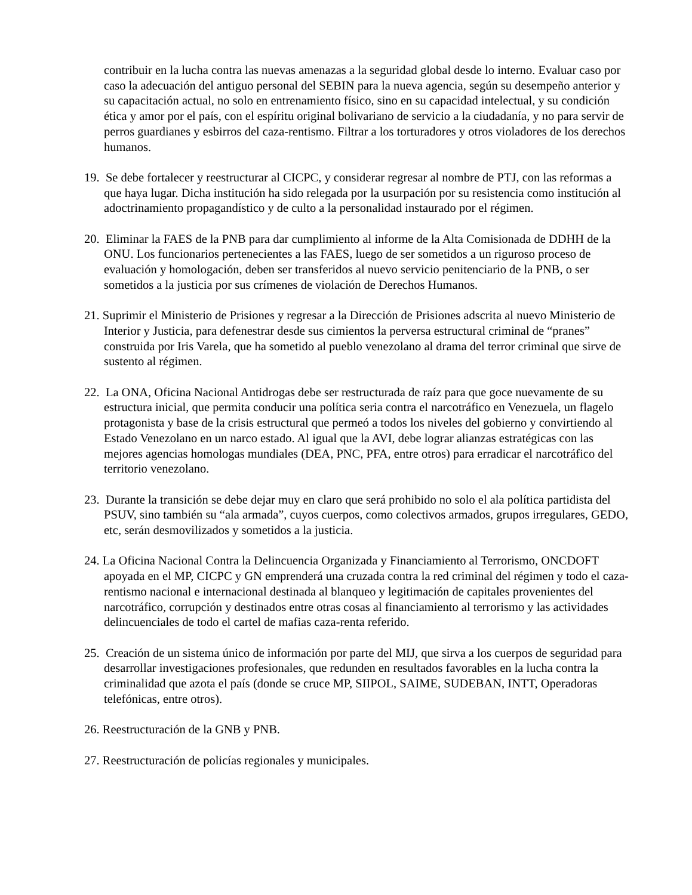contribuir en la lucha contra las nuevas amenazas a la seguridad global desde lo interno. Evaluar caso por caso la adecuación del antiguo personal del SEBIN para la nueva agencia, según su desempeño anterior y su capacitación actual, no solo en entrenamiento físico, sino en su capacidad intelectual, y su condición ética y amor por el país, con el espíritu original bolivariano de servicio a la ciudadanía, y no para servir de perros guardianes y esbirros del caza-rentismo. Filtrar a los torturadores y otros violadores de los derechos humanos.
19. Se debe fortalecer y reestructurar al CICPC, y considerar regresar al nombre de PTJ, con las reformas a que haya lugar. Dicha institución ha sido relegada por la usurpación por su resistencia como institución al adoctrinamiento propagandístico y de culto a la personalidad instaurado por el régimen.
20. Eliminar la FAES de la PNB para dar cumplimiento al informe de la Alta Comisionada de DDHH de la ONU. Los funcionarios pertenecientes a las FAES, luego de ser sometidos a un riguroso proceso de evaluación y homologación, deben ser transferidos al nuevo servicio penitenciario de la PNB, o ser sometidos a la justicia por sus crímenes de violación de Derechos Humanos.
21. Suprimir el Ministerio de Prisiones y regresar a la Dirección de Prisiones adscrita al nuevo Ministerio de Interior y Justicia, para defenestrar desde sus cimientos la perversa estructural criminal de “pranes” construida por Iris Varela, que ha sometido al pueblo venezolano al drama del terror criminal que sirve de sustento al régimen.
22. La ONA, Oficina Nacional Antidrogas debe ser restructurada de raíz para que goce nuevamente de su estructura inicial, que permita conducir una política seria contra el narcotráfico en Venezuela, un flagelo protagonista y base de la crisis estructural que permeó a todos los niveles del gobierno y convirtiendo al Estado Venezolano en un narco estado. Al igual que la AVI, debe lograr alianzas estratégicas con las mejores agencias homologas mundiales (DEA, PNC, PFA, entre otros) para erradicar el narcotráfico del territorio venezolano.
23. Durante la transición se debe dejar muy en claro que será prohibido no solo el ala política partidista del PSUV, sino también su “ala armada”, cuyos cuerpos, como colectivos armados, grupos irregulares, GEDO, etc, serán desmovilizados y sometidos a la justicia.
24. La Oficina Nacional Contra la Delincuencia Organizada y Financiamiento al Terrorismo, ONCDOFT apoyada en el MP, CICPC y GN emprenderá una cruzada contra la red criminal del régimen y todo el caza-rentismo nacional e internacional destinada al blanqueo y legitimación de capitales provenientes del narcotráfico, corrupción y destinados entre otras cosas al financiamiento al terrorismo y las actividades delincuenciales de todo el cartel de mafias caza-renta referido.
25. Creación de un sistema único de información por parte del MIJ, que sirva a los cuerpos de seguridad para desarrollar investigaciones profesionales, que redunden en resultados favorables en la lucha contra la criminalidad que azota el país (donde se cruce MP, SIIPOL, SAIME, SUDEBAN, INTT, Operadoras telefónicas, entre otros).
26. Reestructuración de la GNB y PNB.
27. Reestructuración de policías regionales y municipales.